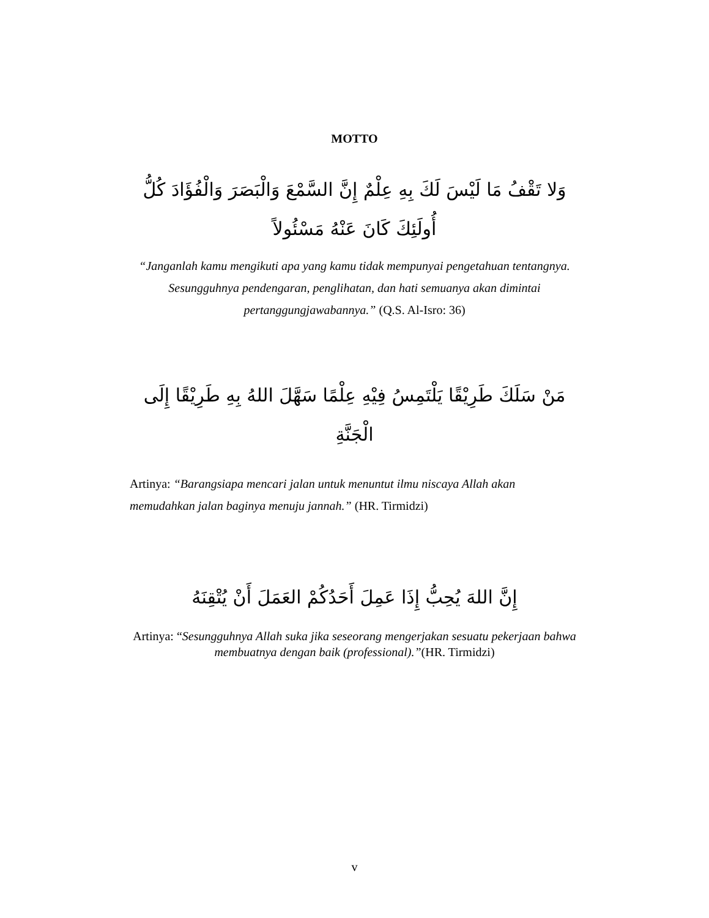MOTTO
وَلا تَقْفُ مَا لَيْسَ لَكَ بِهِ عِلْمٌ إِنَّ السَّمْعَ وَالْبَصَرَ وَالْفُؤَادَ كُلُّ أُولَئِكَ كَانَ عَنْهُ مَسْئُولاً
“Janganlah kamu mengikuti apa yang kamu tidak mempunyai pengetahuan tentangnya. Sesungguhnya pendengaran, penglihatan, dan hati semuanya akan dimintai pertanggungjawabannya.” (Q.S. Al-Isro: 36)
مَنْ سَلَكَ طَرِيْقًا يَلْتَمِسُ فِيْهِ عِلْمًا سَهَّلَ اللهُ بِهِ طَرِيْقًا إِلَى الْجَنَّةِ
Artinya: “Barangsiapa mencari jalan untuk menuntut ilmu niscaya Allah akan memudahkan jalan baginya menuju jannah.” (HR. Tirmidzi)
إِنَّ اللهَ يُحِبُّ إِذَا عَمِلَ أَحَدُكُمْ العَمَلَ أَنْ يُتْقِنَهُ
Artinya: “Sesungguhnya Allah suka jika seseorang mengerjakan sesuatu pekerjaan bahwa membuatnya dengan baik (professional).”(HR. Tirmidzi)
v